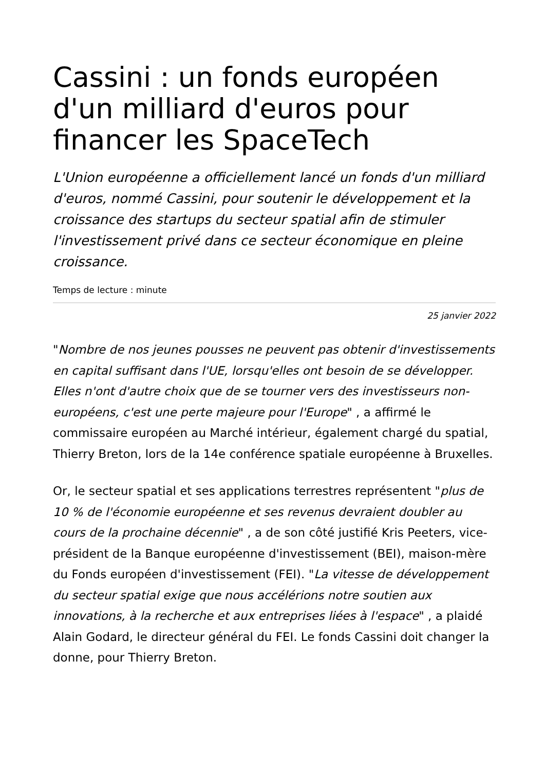Cassini : un fonds européen d'un milliard d'euros pour financer les SpaceTech
L'Union européenne a officiellement lancé un fonds d'un milliard d'euros, nommé Cassini, pour soutenir le développement et la croissance des startups du secteur spatial afin de stimuler l'investissement privé dans ce secteur économique en pleine croissance.
Temps de lecture : minute
25 janvier 2022
"Nombre de nos jeunes pousses ne peuvent pas obtenir d'investissements en capital suffisant dans l'UE, lorsqu'elles ont besoin de se développer. Elles n'ont d'autre choix que de se tourner vers des investisseurs non-européens, c'est une perte majeure pour l'Europe" , a affirmé le commissaire européen au Marché intérieur, également chargé du spatial, Thierry Breton, lors de la 14e conférence spatiale européenne à Bruxelles.
Or, le secteur spatial et ses applications terrestres représentent "plus de 10 % de l'économie européenne et ses revenus devraient doubler au cours de la prochaine décennie" , a de son côté justifié Kris Peeters, vice-président de la Banque européenne d'investissement (BEI), maison-mère du Fonds européen d'investissement (FEI). "La vitesse de développement du secteur spatial exige que nous accélérions notre soutien aux innovations, à la recherche et aux entreprises liées à l'espace" , a plaidé Alain Godard, le directeur général du FEI. Le fonds Cassini doit changer la donne, pour Thierry Breton.